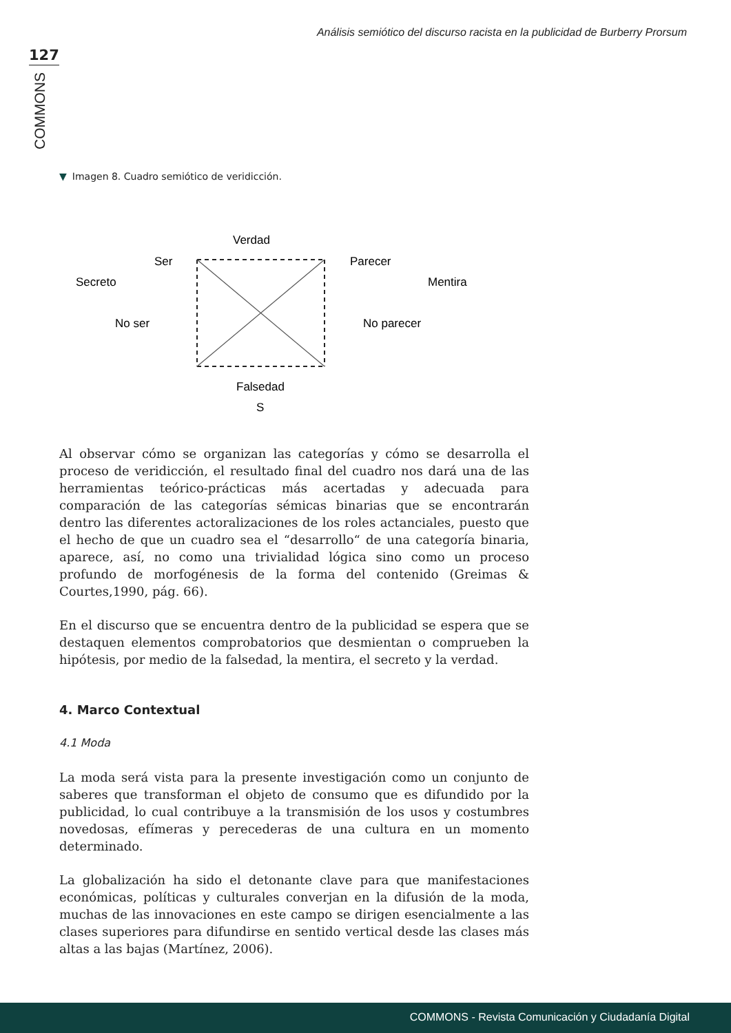Análisis semiótico del discurso racista en la publicidad de Burberry Prorsum
127
COMMONS
▼ Imagen 8. Cuadro semiótico de veridicción.
Verdad
Ser
Secreto
Parecer
Mentira
No ser
No parecer
Falsedad
S
Al observar cómo se organizan las categorías y cómo se desarrolla el proceso de veridicción, el resultado final del cuadro nos dará una de las herramientas teórico-prácticas más acertadas y adecuada para comparación de las categorías sémicas binarias que se encontrarán dentro las diferentes actoralizaciones de los roles actanciales, puesto que el hecho de que un cuadro sea el “desarrollo“ de una categoría binaria, aparece, así, no como una trivialidad lógica sino como un proceso profundo de morfogénesis de la forma del contenido (Greimas & Courtes,1990, pág. 66).
En el discurso que se encuentra dentro de la publicidad se espera que se destaquen elementos comprobatorios que desmientan o comprueben la hipótesis, por medio de la falsedad, la mentira, el secreto y la verdad.
4. Marco Contextual
4.1 Moda
La moda será vista para la presente investigación como un conjunto de saberes que transforman el objeto de consumo que es difundido por la publicidad, lo cual contribuye a la transmisión de los usos y costumbres novedosas, efímeras y perecederas de una cultura en un momento determinado.
La globalización ha sido el detonante clave para que manifestaciones económicas, políticas y culturales converjan en la difusión de la moda, muchas de las innovaciones en este campo se dirigen esencialmente a las clases superiores para difundirse en sentido vertical desde las clases más altas a las bajas (Martínez, 2006).
COMMONS - Revista Comunicación y Ciudadanía Digital